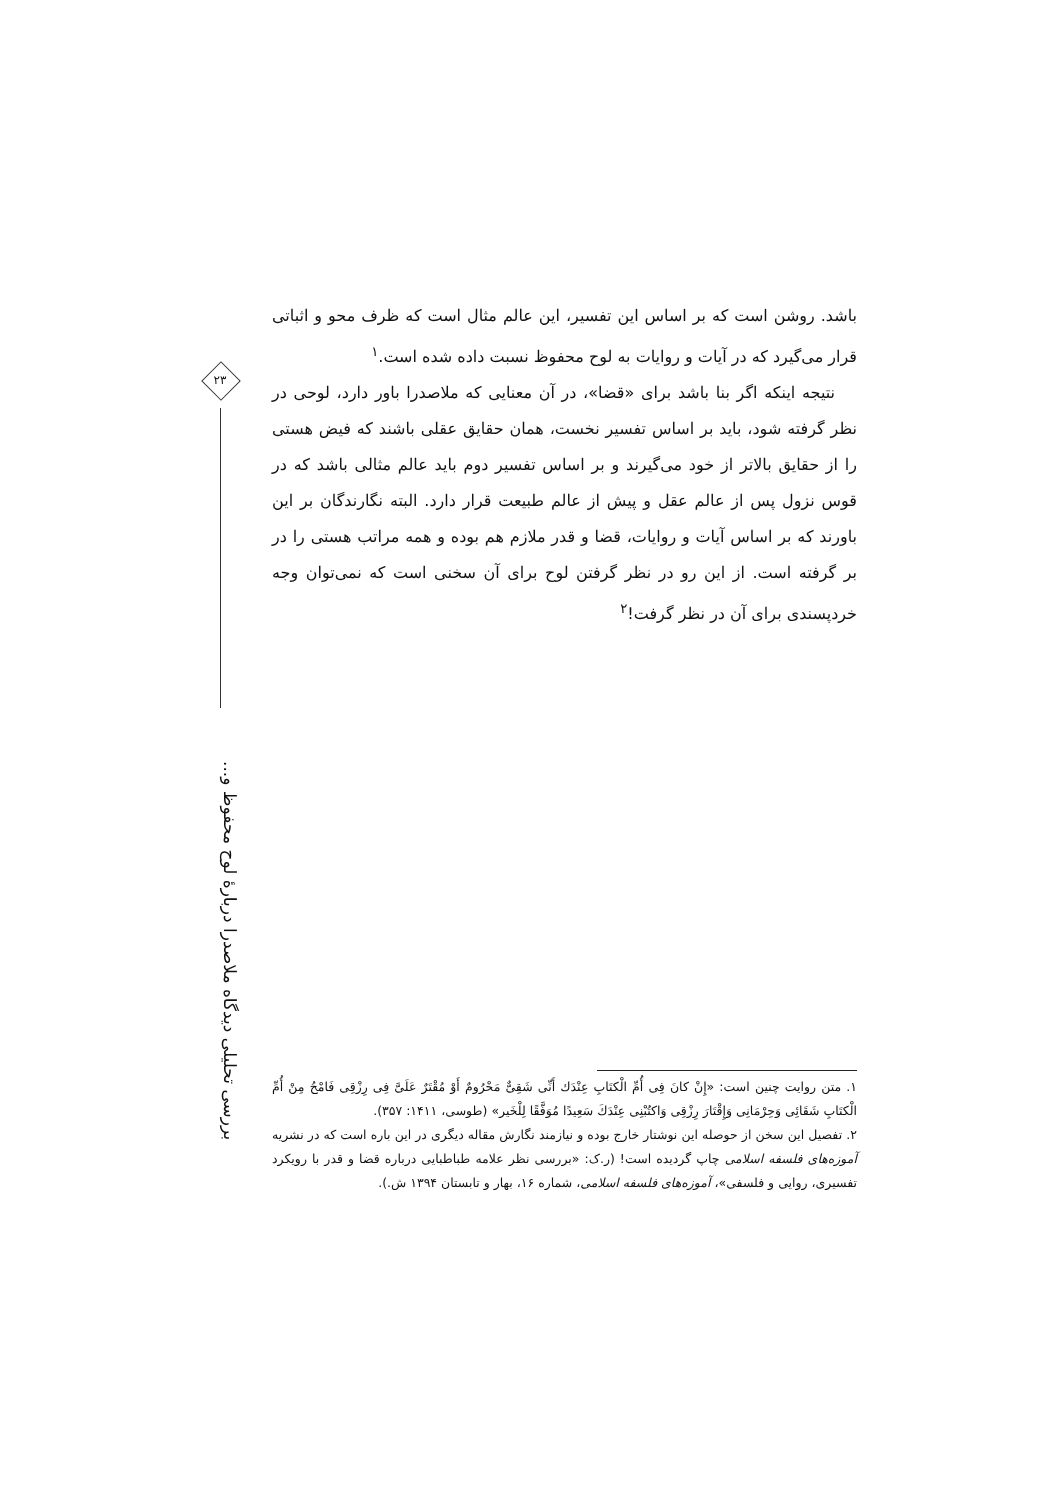۲۳
بررسی تحلیلی دیدگاه ملاصدرا دربارهٔ لوح محفوظ و...
باشد. روشن است که بر اساس این تفسیر، این عالم مثال است که ظرف محو و اثباتی قرار می‌گیرد که در آیات و روایات به لوح محفوظ نسبت داده شده است.<sup>۱</sup>
نتیجه اینکه اگر بنا باشد برای «قضا»، در آن معنایی که ملاصدرا باور دارد، لوحی در نظر گرفته شود، باید بر اساس تفسیر نخست، همان حقایق عقلی باشند که فیض هستی را از حقایق بالاتر از خود می‌گیرند و بر اساس تفسیر دوم باید عالم مثالی باشد که در قوس نزول پس از عالم عقل و پیش از عالم طبیعت قرار دارد. البته نگارندگان بر این باورند که بر اساس آیات و روایات، قضا و قدر ملازم هم بوده و همه مراتب هستی را در بر گرفته است. از این رو در نظر گرفتن لوح برای آن سخنی است که نمی‌توان وجه خردپسندی برای آن در نظر گرفت!<sup>۲</sup>
۱. متن روایت چنین است: «إِنْ کانَ فِی أُمِّ الْکتَابِ عِنْدَك أَنِّی شَقِیٌّ مَحْرُومٌ أَوْ مُقْتَرٌ عَلَیَّ فِی رِزْقِی فَامْحُ مِنْ أُمِّ الْکتَابِ شَقَائِی وَحِرْمَانِی وَإِقْتَارَ رِزْقِی وَاکتُبْنِی عِنْدَكَ سَعِیدًا مُوَفَّقًا لِلْخَیر» (طوسی، ۱۴۱۱: ۳۵۷).
۲. تفصیل این سخن از حوصله این نوشتار خارج بوده و نیازمند نگارش مقاله دیگری در این باره است که در نشریه آموزه‌های فلسفه اسلامی چاپ گردیده است! (ر.ک: «بررسی نظر علامه طباطبایی درباره قضا و قدر با رویکرد تفسیری، روایی و فلسفی»، آموزه‌های فلسفه اسلامی، شماره ۱۶، بهار و تابستان ۱۳۹۴ ش.).